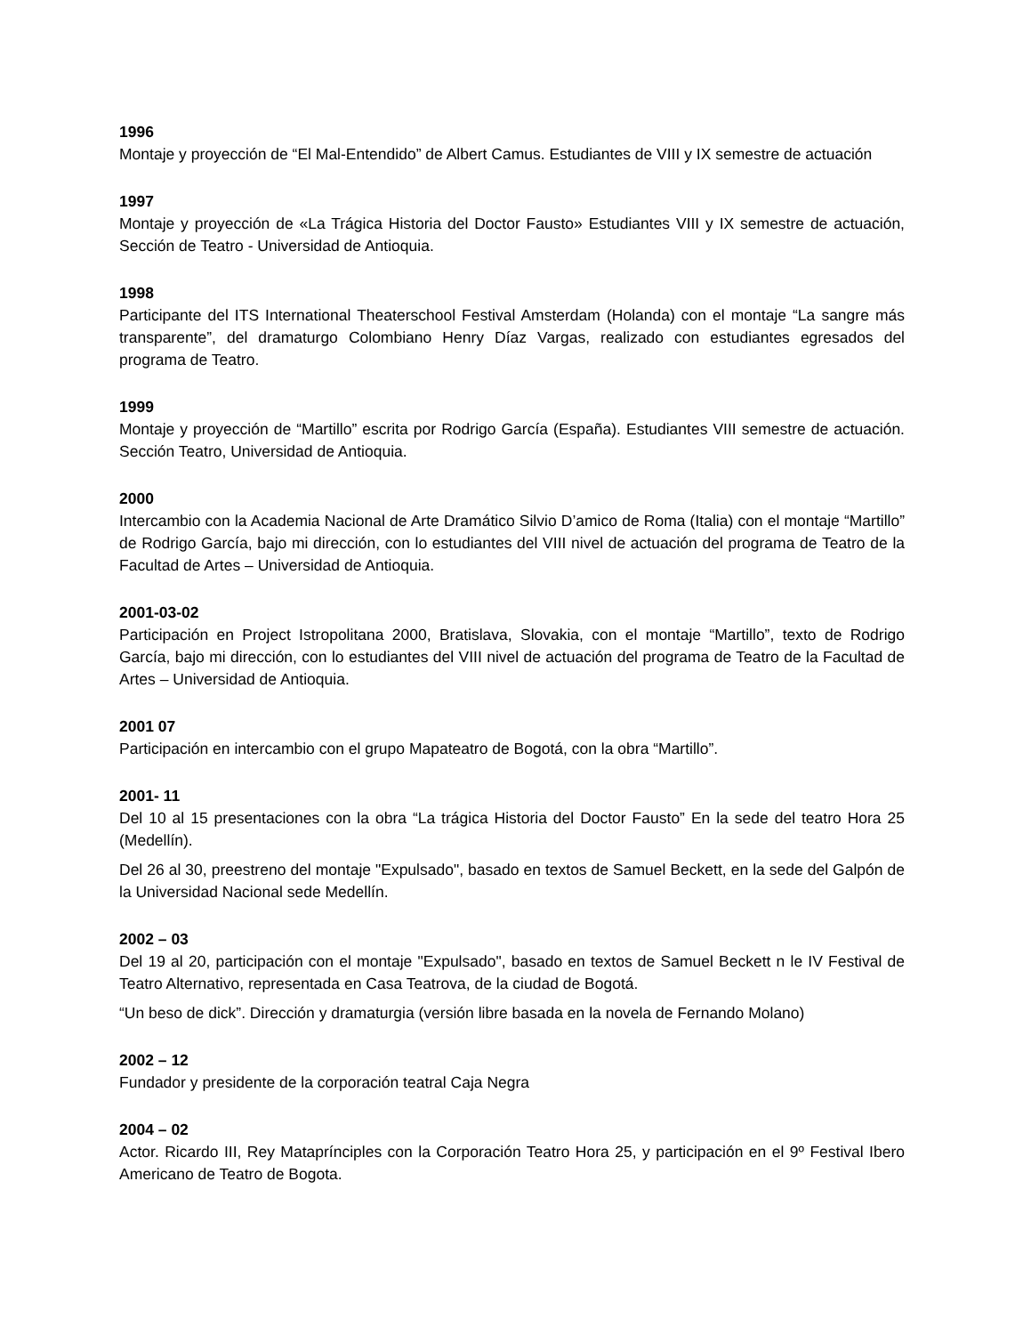1996
Montaje y proyección de “El Mal-Entendido” de Albert Camus. Estudiantes de VIII y IX semestre de actuación
1997
Montaje y proyección de «La Trágica Historia del Doctor Fausto» Estudiantes VIII y IX semestre de actuación, Sección de Teatro - Universidad de Antioquia.
1998
Participante del ITS International Theaterschool Festival Amsterdam (Holanda) con el montaje “La sangre más transparente”, del dramaturgo Colombiano Henry Díaz Vargas, realizado con estudiantes egresados del programa de Teatro.
1999
Montaje y proyección de “Martillo” escrita por Rodrigo García (España). Estudiantes VIII semestre de actuación. Sección Teatro, Universidad de Antioquia.
2000
Intercambio con la Academia Nacional de Arte Dramático Silvio D’amico de Roma (Italia) con el montaje “Martillo” de Rodrigo García, bajo mi dirección, con lo estudiantes del VIII nivel de actuación del programa de Teatro de la Facultad de Artes – Universidad de Antioquia.
2001-03-02
Participación en Project Istropolitana 2000, Bratislava, Slovakia, con el montaje “Martillo”, texto de Rodrigo García, bajo mi dirección, con lo estudiantes del VIII nivel de actuación del programa de Teatro de la Facultad de Artes – Universidad de Antioquia.
2001 07
Participación en intercambio con el grupo Mapateatro de Bogotá, con la obra “Martillo”.
2001- 11
Del 10 al 15 presentaciones con la obra “La trágica Historia del Doctor Fausto” En la sede del teatro Hora 25 (Medellín).
Del 26 al 30, preestreno del montaje "Expulsado", basado en textos de Samuel Beckett, en la sede del Galpón de la Universidad Nacional sede Medellín.
2002 – 03
Del 19 al 20, participación con el montaje "Expulsado", basado en textos de Samuel Beckett n le IV Festival de Teatro Alternativo, representada en Casa Teatrova, de la ciudad de Bogotá.
“Un beso de dick”. Dirección y dramaturgia (versión libre basada en la novela de Fernando Molano)
2002 – 12
Fundador y presidente de la corporación teatral Caja Negra
2004 – 02
Actor. Ricardo III, Rey Mataprínciples con la Corporación Teatro Hora 25, y participación en el 9º Festival Ibero Americano de Teatro de Bogota.